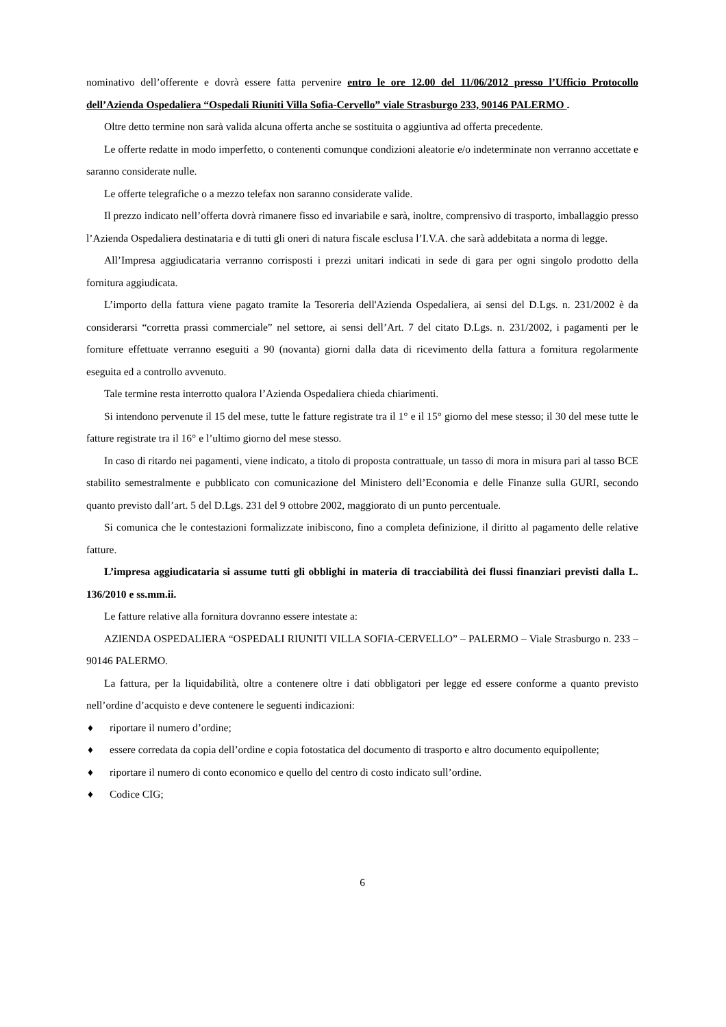nominativo dell’offerente e dovrà essere fatta pervenire entro le ore 12.00 del 11/06/2012 presso l’Ufficio Protocollo dell’Azienda Ospedaliera “Ospedali Riuniti Villa Sofia-Cervello” viale Strasburgo 233, 90146 PALERMO .
Oltre detto termine non sarà valida alcuna offerta anche se sostituita o aggiuntiva ad offerta precedente.
Le offerte redatte in modo imperfetto, o contenenti comunque condizioni aleatorie e/o indeterminate non verranno accettate e saranno considerate nulle.
Le offerte telegrafiche o a mezzo telefax non saranno considerate valide.
Il prezzo indicato nell’offerta dovrà rimanere fisso ed invariabile e sarà, inoltre, comprensivo di trasporto, imballaggio presso l’Azienda Ospedaliera destinataria e di tutti gli oneri di natura fiscale esclusa l’I.V.A. che sarà addebitata a norma di legge.
All’Impresa aggiudicataria verranno corrisposti i prezzi unitari indicati in sede di gara per ogni singolo prodotto della fornitura aggiudicata.
L’importo della fattura viene pagato tramite la Tesoreria dell'Azienda Ospedaliera, ai sensi del D.Lgs. n. 231/2002 è da considerarsi “corretta prassi commerciale” nel settore, ai sensi dell’Art. 7 del citato D.Lgs. n. 231/2002, i pagamenti per le forniture effettuate verranno eseguiti a 90 (novanta) giorni dalla data di ricevimento della fattura a fornitura regolarmente eseguita ed a controllo avvenuto.
Tale termine resta interrotto qualora l’Azienda Ospedaliera chieda chiarimenti.
Si intendono pervenute il 15 del mese, tutte le fatture registrate tra il 1° e il 15° giorno del mese stesso; il 30 del mese tutte le fatture registrate tra il 16° e l’ultimo giorno del mese stesso.
In caso di ritardo nei pagamenti, viene indicato, a titolo di proposta contrattuale, un tasso di mora in misura pari al tasso BCE stabilito semestralmente e pubblicato con comunicazione del Ministero dell’Economia e delle Finanze sulla GURI, secondo quanto previsto dall’art. 5 del D.Lgs. 231 del 9 ottobre 2002, maggiorato di un punto percentuale.
Si comunica che le contestazioni formalizzate inibiscono, fino a completa definizione, il diritto al pagamento delle relative fatture.
L’impresa aggiudicataria si assume tutti gli obblighi in materia di tracciabilità dei flussi finanziari previsti dalla L. 136/2010 e ss.mm.ii.
Le fatture relative alla fornitura dovranno essere intestate a:
AZIENDA OSPEDALIERA “OSPEDALI RIUNITI VILLA SOFIA-CERVELLO” – PALERMO – Viale Strasburgo n. 233 – 90146 PALERMO.
La fattura, per la liquidabilità, oltre a contenere oltre i dati obbligatori per legge ed essere conforme a quanto previsto nell’ordine d’acquisto e deve contenere le seguenti indicazioni:
♦ riportare il numero d’ordine;
♦ essere corredata da copia dell’ordine e copia fotostatica del documento di trasporto e altro documento equipollente;
♦ riportare il numero di conto economico e quello del centro di costo indicato sull’ordine.
♦ Codice CIG;
6